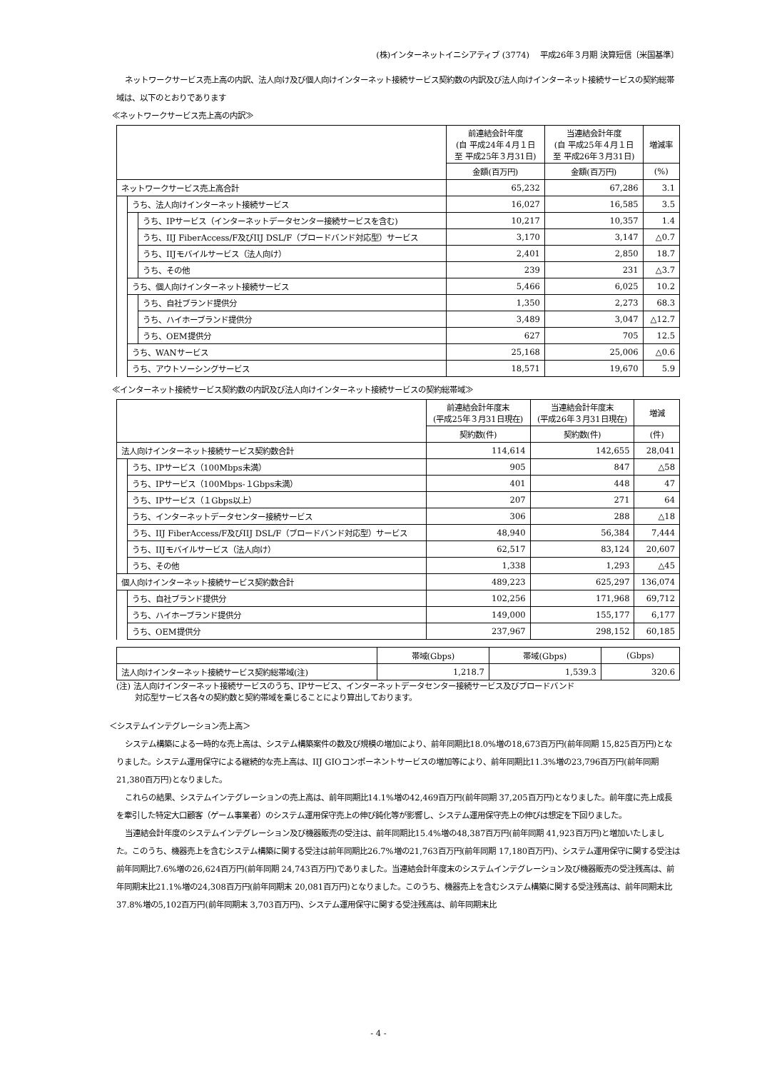(株)インターネットイニシアティブ (3774)　 平成26年３月期 決算短信〔米国基準〕
ネットワークサービス売上高の内訳、法人向け及び個人向けインターネット接続サービス契約数の内訳及び法人向けインターネット接続サービスの契約総帯域は、以下のとおりであります
≪ネットワークサービス売上高の内訳≫
| | | | 前連結会計年度 (自 平成24年４月１日 至 平成25年３月31日) | 当連結会計年度 (自 平成25年４月１日 至 平成26年３月31日) | 増減率 |
| --- | --- | --- | --- | --- | --- |
| | | | 金額(百万円) | 金額(百万円) | (%) |
| ネットワークサービス売上高合計 | | | 65,232 | 67,286 | 3.1 |
| | うち、法人向けインターネット接続サービス | | 16,027 | 16,585 | 3.5 |
| | | うち、IPサービス（インターネットデータセンター接続サービスを含む) | 10,217 | 10,357 | 1.4 |
| | | うち、IIJ FiberAccess/F及びIIJ DSL/F（ブロードバンド対応型）サービス | 3,170 | 3,147 | △0.7 |
| | | うち、IIJモバイルサービス（法人向け） | 2,401 | 2,850 | 18.7 |
| | | うち、その他 | 239 | 231 | △3.7 |
| | うち、個人向けインターネット接続サービス | | 5,466 | 6,025 | 10.2 |
| | | うち、自社ブランド提供分 | 1,350 | 2,273 | 68.3 |
| | | うち、ハイホーブランド提供分 | 3,489 | 3,047 | △12.7 |
| | | うち、OEM提供分 | 627 | 705 | 12.5 |
| | うち、WANサービス | | 25,168 | 25,006 | △0.6 |
| | うち、アウトソーシングサービス | | 18,571 | 19,670 | 5.9 |
≪インターネット接続サービス契約数の内訳及び法人向けインターネット接続サービスの契約総帯域≫
| | | 前連結会計年度末 (平成25年３月31日現在) | 当連結会計年度末 (平成26年３月31日現在) | 増減 |
| --- | --- | --- | --- | --- |
| | | 契約数(件) | 契約数(件) | (件) |
| 法人向けインターネット接続サービス契約数合計 | | 114,614 | 142,655 | 28,041 |
| | うち、IPサービス（100Mbps未満） | 905 | 847 | △58 |
| | うち、IPサービス（100Mbps-１Gbps未満） | 401 | 448 | 47 |
| | うち、IPサービス（１Gbps以上） | 207 | 271 | 64 |
| | うち、インターネットデータセンター接続サービス | 306 | 288 | △18 |
| | うち、IIJ FiberAccess/F及びIIJ DSL/F（ブロードバンド対応型）サービス | 48,940 | 56,384 | 7,444 |
| | うち、IIJモバイルサービス（法人向け） | 62,517 | 83,124 | 20,607 |
| | うち、その他 | 1,338 | 1,293 | △45 |
| 個人向けインターネット接続サービス契約数合計 | | 489,223 | 625,297 | 136,074 |
| | うち、自社ブランド提供分 | 102,256 | 171,968 | 69,712 |
| | うち、ハイホーブランド提供分 | 149,000 | 155,177 | 6,177 |
| | うち、OEM提供分 | 237,967 | 298,152 | 60,185 |
| | 帯域(Gbps) | 帯域(Gbps) | (Gbps) |
| --- | --- | --- | --- |
| 法人向けインターネット接続サービス契約総帯域(注) | 1,218.7 | 1,539.3 | 320.6 |
(注) 法人向けインターネット接続サービスのうち、IPサービス、インターネットデータセンター接続サービス及びブロードバンド
　　 対応型サービス各々の契約数と契約帯域を乗じることにより算出しております。
＜システムインテグレーション売上高＞
システム構築による一時的な売上高は、システム構築案件の数及び規模の増加により、前年同期比18.0%増の18,673百万円(前年同期 15,825百万円)となりました。システム運用保守による継続的な売上高は、IIJ GIOコンポーネントサービスの増加等により、前年同期比11.3%増の23,796百万円(前年同期 21,380百万円)となりました。
これらの結果、システムインテグレーションの売上高は、前年同期比14.1%増の42,469百万円(前年同期 37,205百万円)となりました。前年度に売上成長を牽引した特定大口顧客（ゲーム事業者）のシステム運用保守売上の伸び鈍化等が影響し、システム運用保守売上の伸びは想定を下回りました。
当連結会計年度のシステムインテグレーション及び機器販売の受注は、前年同期比15.4%増の48,387百万円(前年同期 41,923百万円)と増加いたしました。このうち、機器売上を含むシステム構築に関する受注は前年同期比26.7%増の21,763百万円(前年同期 17,180百万円)、システム運用保守に関する受注は前年同期比7.6%増の26,624百万円(前年同期 24,743百万円)でありました。当連結会計年度末のシステムインテグレーション及び機器販売の受注残高は、前年同期末比21.1%増の24,308百万円(前年同期末 20,081百万円)となりました。このうち、機器売上を含むシステム構築に関する受注残高は、前年同期末比37.8%増の5,102百万円(前年同期末 3,703百万円)、システム運用保守に関する受注残高は、前年同期末比
- 4 -